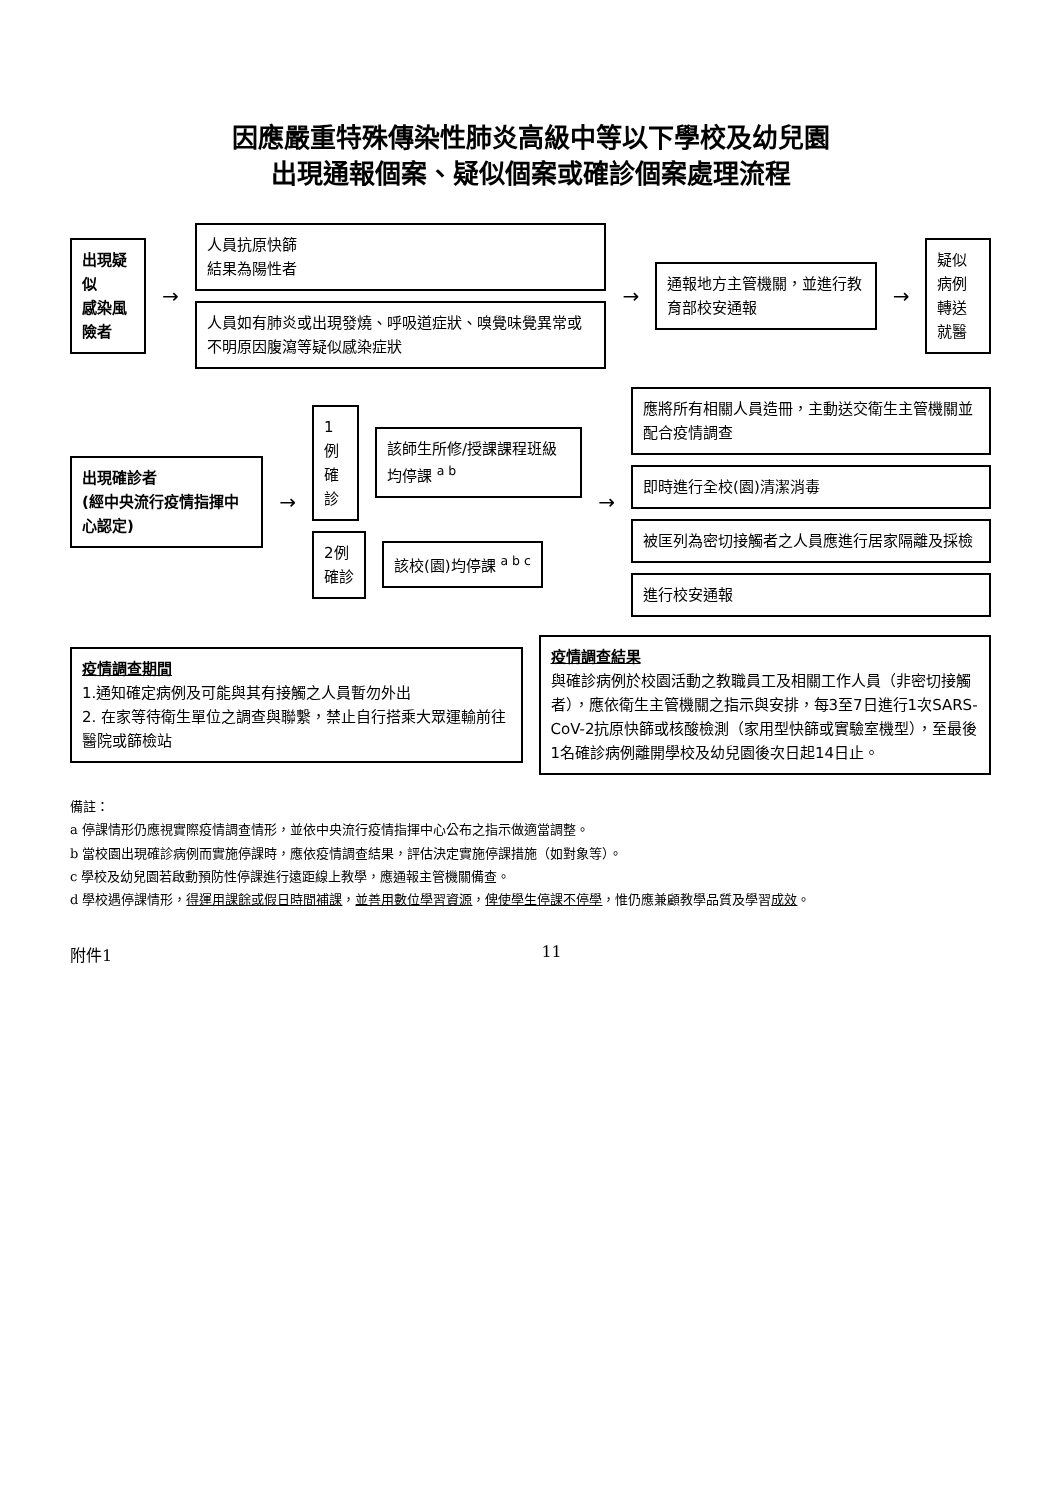因應嚴重特殊傳染性肺炎高級中等以下學校及幼兒園
出現通報個案、疑似個案或確診個案處理流程
出現疑似
感染風險者
→
人員抗原快篩
結果為陽性者
人員如有肺炎或出現發燒、呼吸道症狀、嗅覺味覺異常或不明原因腹瀉等疑似感染症狀
→
通報地方主管機關，並進行教育部校安通報
→
疑似病例
轉送就醫
出現確診者
(經中央流行疫情指揮中心認定)
→
1例
確診
該師生所修/授課課程班級均停課 <sup>a b</sup>
2例
確診
該校(園)均停課 <sup>a b c</sup>
→
應將所有相關人員造冊，主動送交衛生主管機關並配合疫情調查
即時進行全校(園)清潔消毒
被匡列為密切接觸者之人員應進行居家隔離及採檢
進行校安通報
疫情調查期間
1.通知確定病例及可能與其有接觸之人員暫勿外出
2. 在家等待衛生單位之調查與聯繫，禁止自行搭乘大眾運輸前往醫院或篩檢站
疫情調查結果
與確診病例於校園活動之教職員工及相關工作人員（非密切接觸者），應依衛生主管機關之指示與安排，每3至7日進行1次SARS-CoV-2抗原快篩或核酸檢測（家用型快篩或實驗室機型），至最後1名確診病例離開學校及幼兒園後次日起14日止。
備註：
a 停課情形仍應視實際疫情調查情形，並依中央流行疫情指揮中心公布之指示做適當調整。
b 當校園出現確診病例而實施停課時，應依疫情調查結果，評估決定實施停課措施（如對象等）。
c 學校及幼兒園若啟動預防性停課進行遠距線上教學，應通報主管機關備查。
d 學校遇停課情形，得運用課餘或假日時間補課，並善用數位學習資源，俾使學生停課不停學，惟仍應兼顧教學品質及學習成效。
附件1 11